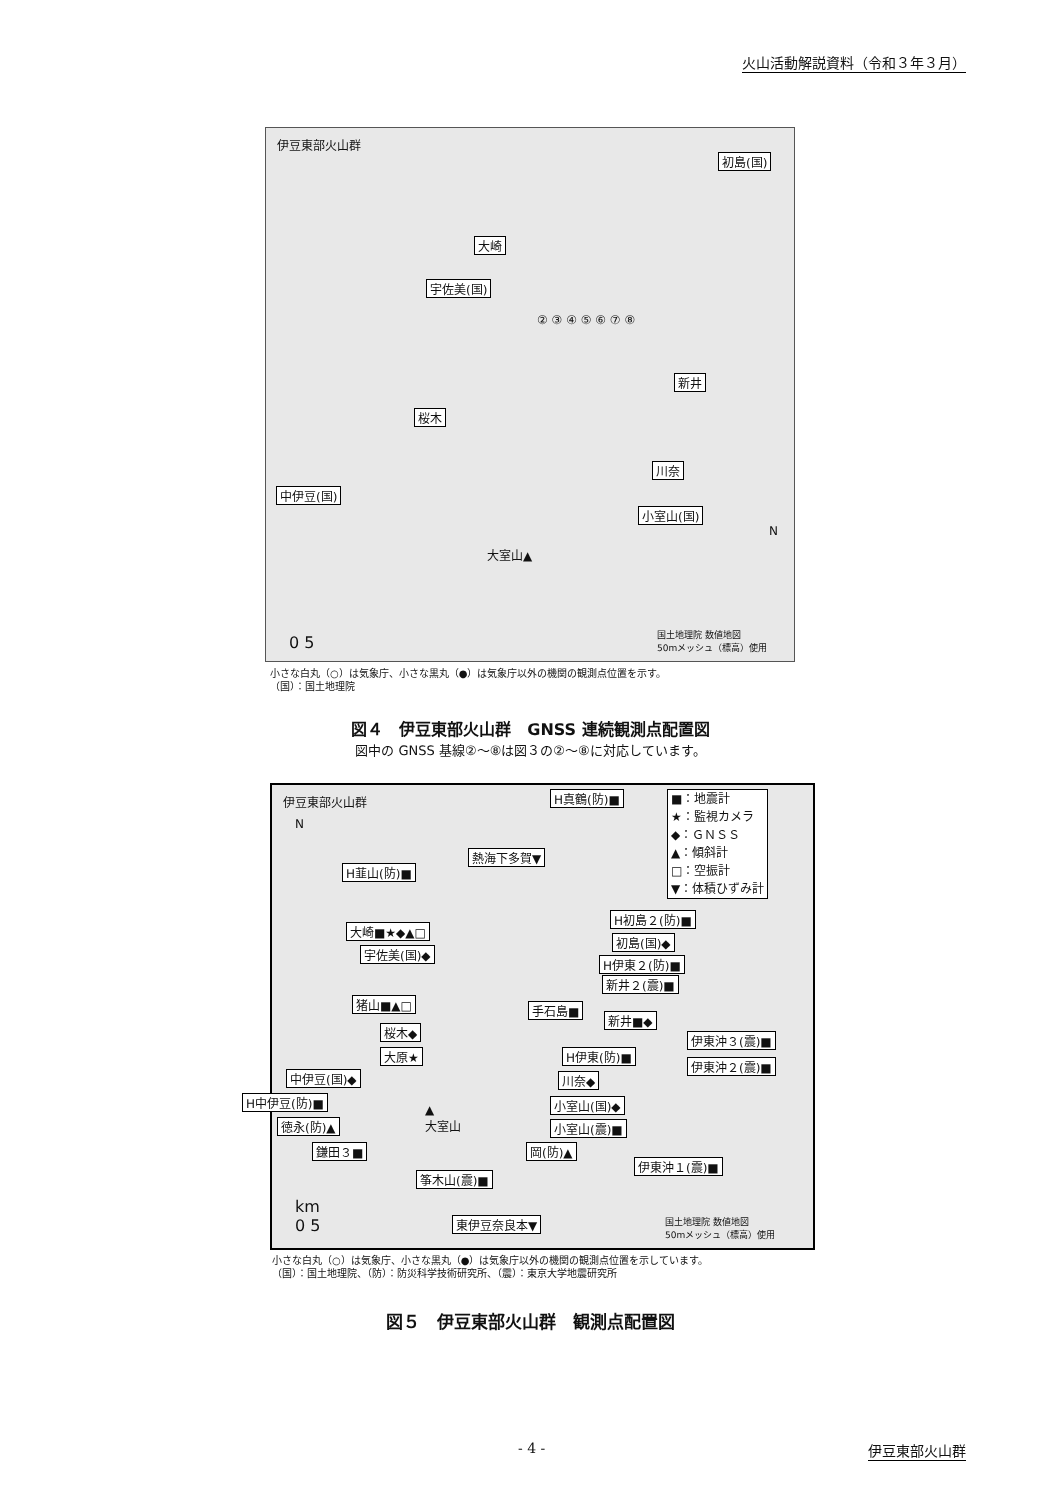火山活動解説資料（令和３年３月）
伊豆東部火山群
初島(国)
大崎
宇佐美(国)
新井
桜木
川奈
中伊豆(国)
小室山(国)
大室山▲
N
0 5 国土地理院 数値地図
50mメッシュ（標高）使用
② ③ ④ ⑤ ⑥ ⑦ ⑧
小さな白丸（○）は気象庁、小さな黒丸（●）は気象庁以外の機関の観測点位置を示す。
（国）：国土地理院
図４　伊豆東部火山群　GNSS 連続観測点配置図
図中の GNSS 基線②～⑧は図３の②～⑧に対応しています。
伊豆東部火山群 H真鶴(防)■ ■：地震計
★：監視カメラ
◆：ＧＮＳＳ
▲：傾斜計
□：空振計
▼：体積ひずみ計
熱海下多賀▼
H韮山(防)■
H初島２(防)■
大崎■★◆▲□
初島(国)◆
宇佐美(国)◆
H伊東２(防)■
新井２(震)■
猪山■▲□ 手石島■
新井■◆
桜木◆
伊東沖３(震)■
大原★ H伊東(防)■
伊東沖２(震)■
中伊豆(国)◆ 川奈◆
H中伊豆(防)■ 小室山(国)◆
徳永(防)▲ 小室山(震)■
鎌田３■ 岡(防)▲
伊東沖１(震)■
▲
大室山
筝木山(震)■
東伊豆奈良本▼
km
0 5 国土地理院 数値地図
50mメッシュ（標高）使用
N
小さな白丸（○）は気象庁、小さな黒丸（●）は気象庁以外の機関の観測点位置を示しています。
（国）：国土地理院、（防）：防災科学技術研究所、（震）：東京大学地震研究所
図５　伊豆東部火山群　観測点配置図
- 4 - 伊豆東部火山群